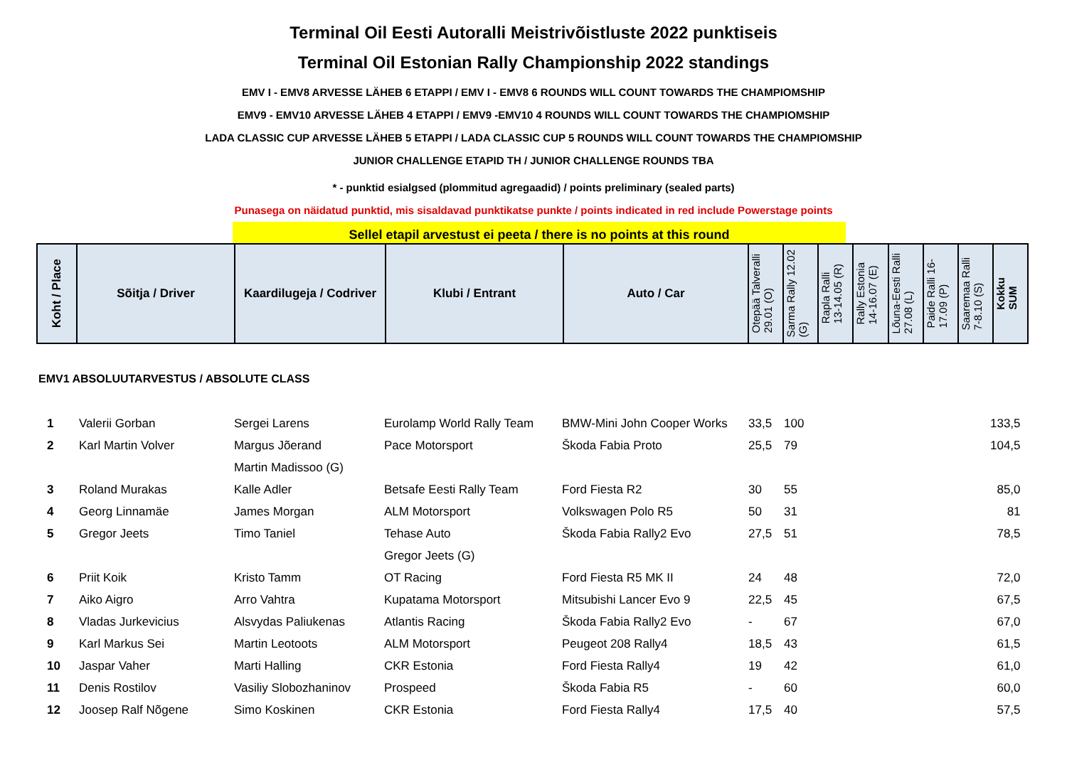Terminal Oil Eesti Autoralli Meistrivõistluste 2022 punktiseis
Terminal Oil Estonian Rally Championship 2022 standings
EMV I - EMV8 ARVESSE LÄHEB 6 ETAPPI / EMV I - EMV8 6 ROUNDS WILL COUNT TOWARDS THE CHAMPIOMSHIP
EMV9 - EMV10 ARVESSE LÄHEB 4 ETAPPI / EMV9 -EMV10 4 ROUNDS WILL COUNT TOWARDS THE CHAMPIOMSHIP
LADA CLASSIC CUP ARVESSE LÄHEB 5 ETAPPI / LADA CLASSIC CUP 5 ROUNDS WILL COUNT TOWARDS THE CHAMPIOMSHIP
JUNIOR CHALLENGE ETAPID TH / JUNIOR CHALLENGE ROUNDS TBA
* - punktid esialgsed (plommitud agregaadid) / points preliminary (sealed parts)
Punasega on näidatud punktid, mis sisaldavad punktikatse punkte / points indicated in red include Powerstage points
Sellel etapil arvestust ei peeta / there is no points at this round
| Koht / Place | Sõitja / Driver | Kaardilugeja / Codriver | Klubi / Entrant | Auto / Car | Otepää Talveralli 29.01 (O) | Sarma Rally 12.02 (G) | Rapla Ralli 13-14.05 (R) | Rally Estonia 14-16.07 (E) | Lõuna-Eesti Ralli 27.08 (L) | Paide Ralli 16- 17.09 (P) | Saaremaa Ralli 7-8.10 (S) | Kokku SUM |
EMV1 ABSOLUUTARVESTUS / ABSOLUTE CLASS
| 1 | Valerii Gorban | Sergei Larens | Eurolamp World Rally Team | BMW-Mini John Cooper Works | 33,5 | 100 | 133,5 |
| 2 | Karl Martin Volver | Margus Jõerand | Pace Motorsport | Škoda Fabia Proto | 25,5 | 79 | 104,5 |
| | | Martin Madissoo (G) | | | | | |
| 3 | Roland Murakas | Kalle Adler | Betsafe Eesti Rally Team | Ford Fiesta R2 | 30 | 55 | 85,0 |
| 4 | Georg Linnamäe | James Morgan | ALM Motorsport | Volkswagen Polo R5 | 50 | 31 | 81 |
| 5 | Gregor Jeets | Timo Taniel | Tehase Auto | Škoda Fabia Rally2 Evo | 27,5 | 51 | 78,5 |
| | | | Gregor Jeets (G) | | | | |
| 6 | Priit Koik | Kristo Tamm | OT Racing | Ford Fiesta R5 MK II | 24 | 48 | 72,0 |
| 7 | Aiko Aigro | Arro Vahtra | Kupatama Motorsport | Mitsubishi Lancer Evo 9 | 22,5 | 45 | 67,5 |
| 8 | Vladas Jurkevicius | Alsvydas Paliukenas | Atlantis Racing | Škoda Fabia Rally2 Evo | - | 67 | 67,0 |
| 9 | Karl Markus Sei | Martin Leotoots | ALM Motorsport | Peugeot 208 Rally4 | 18,5 | 43 | 61,5 |
| 10 | Jaspar Vaher | Marti Halling | CKR Estonia | Ford Fiesta Rally4 | 19 | 42 | 61,0 |
| 11 | Denis Rostilov | Vasiliy Slobozhaninov | Prospeed | Škoda Fabia R5 | - | 60 | 60,0 |
| 12 | Joosep Ralf Nõgene | Simo Koskinen | CKR Estonia | Ford Fiesta Rally4 | 17,5 | 40 | 57,5 |